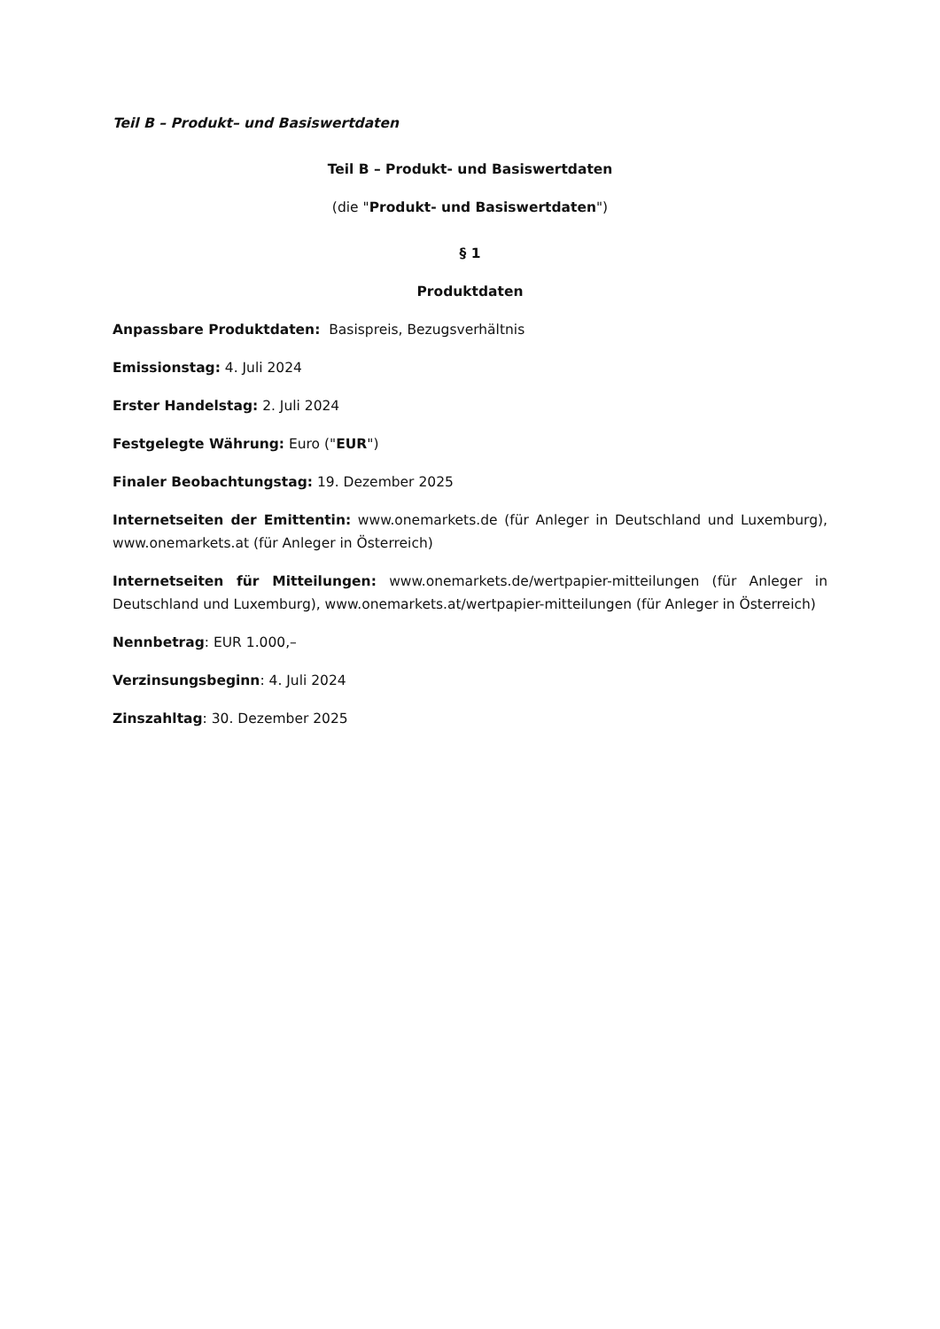Teil B – Produkt– und Basiswertdaten
Teil B – Produkt- und Basiswertdaten
(die "Produkt- und Basiswertdaten")
§ 1
Produktdaten
Anpassbare Produktdaten: Basispreis, Bezugsverhältnis
Emissionstag: 4. Juli 2024
Erster Handelstag: 2. Juli 2024
Festgelegte Währung: Euro ("EUR")
Finaler Beobachtungstag: 19. Dezember 2025
Internetseiten der Emittentin: www.onemarkets.de (für Anleger in Deutschland und Luxemburg), www.onemarkets.at (für Anleger in Österreich)
Internetseiten für Mitteilungen: www.onemarkets.de/wertpapier-mitteilungen (für Anleger in Deutschland und Luxemburg), www.onemarkets.at/wertpapier-mitteilungen (für Anleger in Österreich)
Nennbetrag: EUR 1.000,–
Verzinsungsbeginn: 4. Juli 2024
Zinszahltag: 30. Dezember 2025